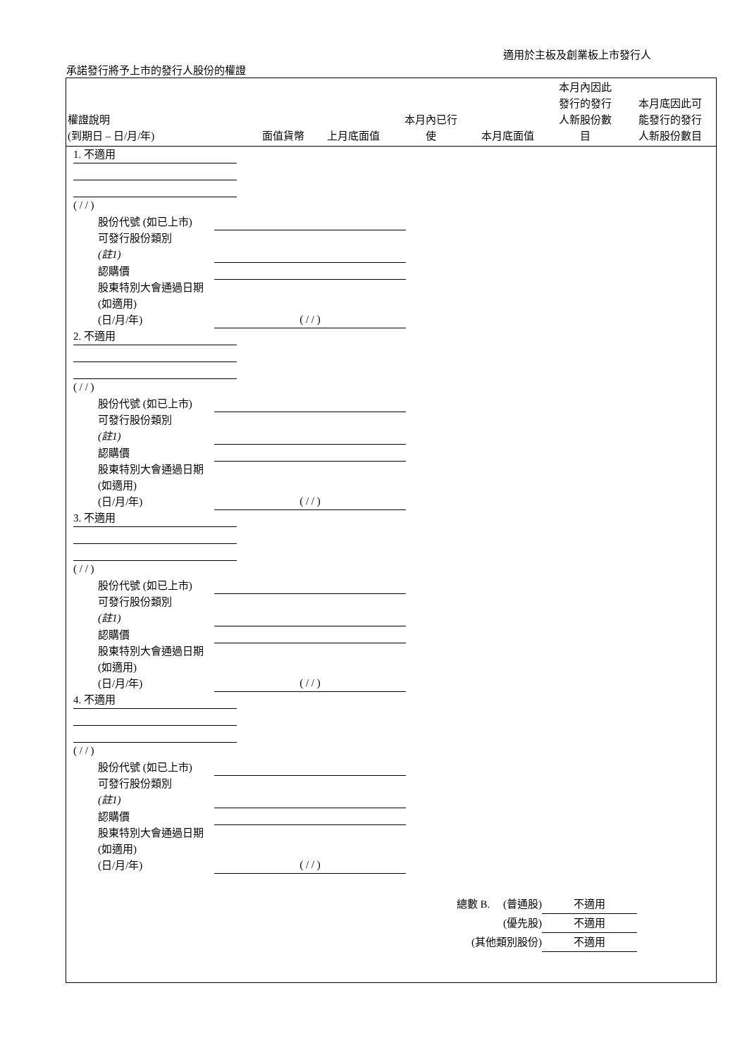適用於主板及創業板上市發行人
承諾發行將予上市的發行人股份的權證
| 權證說明 (到期日 – 日/月/年) | 面值貨幣 | 上月底面值 | 本月內已行 使 | 本月底面值 | 本月內因此 發行的發行 人新股份數 目 | 本月底因此可 能發行的發行 人新股份數目 |
| --- | --- | --- | --- | --- | --- | --- |
1. 不適用
( / / )
股份代號 (如已上市)
可發行股份類別
(註1)
認購價
股東特別大會通過日期 (如適用)
(日/月/年)
( / / )
2. 不適用
( / / )
股份代號 (如已上市)
可發行股份類別
(註1)
認購價
股東特別大會通過日期 (如適用)
(日/月/年)
( / / )
3. 不適用
( / / )
股份代號 (如已上市)
可發行股份類別
(註1)
認購價
股東特別大會通過日期 (如適用)
(日/月/年)
( / / )
4. 不適用
( / / )
股份代號 (如已上市)
可發行股份類別
(註1)
認購價
股東特別大會通過日期 (如適用)
(日/月/年)
( / / )
總數 B. (普通股) 不適用
(優先股) 不適用
(其他類別股份) 不適用